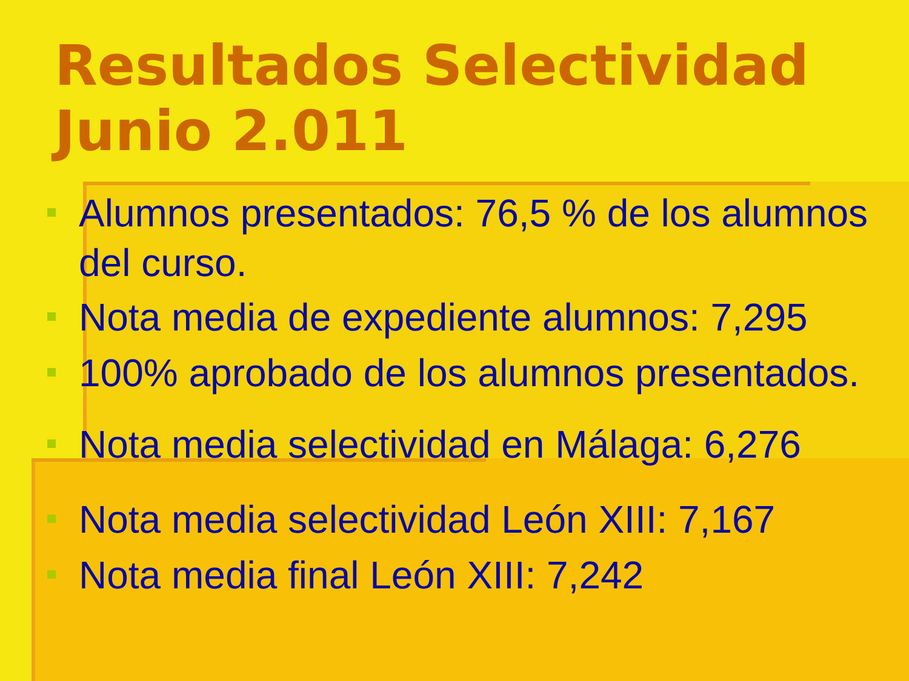Resultados Selectividad
Junio 2.011
Alumnos presentados: 76,5 % de los alumnos del curso.
Nota media de expediente alumnos: 7,295
100% aprobado de los alumnos presentados.
Nota media selectividad en Málaga: 6,276
Nota media selectividad León XIII: 7,167
Nota media final León XIII: 7,242